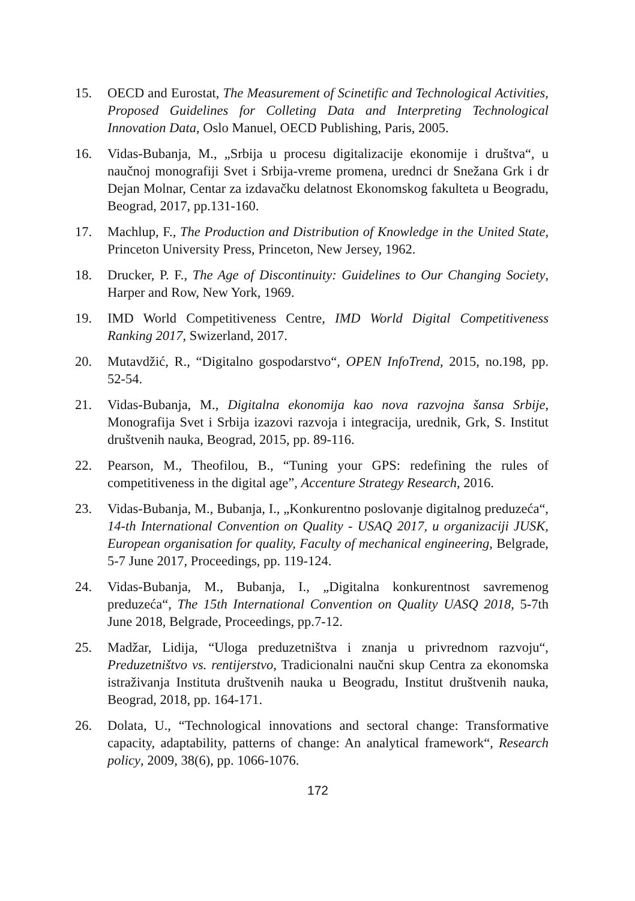15. OECD and Eurostat, The Measurement of Scinetific and Technological Activities, Proposed Guidelines for Colleting Data and Interpreting Technological Innovation Data, Oslo Manuel, OECD Publishing, Paris, 2005.
16. Vidas-Bubanja, M., „Srbija u procesu digitalizacije ekonomije i društva“, u naučnoj monografiji Svet i Srbija-vreme promena, urednci dr Snežana Grk i dr Dejan Molnar, Centar za izdavačku delatnost Ekonomskog fakulteta u Beogradu, Beograd, 2017, pp.131-160.
17. Machlup, F., The Production and Distribution of Knowledge in the United State, Princeton University Press, Princeton, New Jersey, 1962.
18. Drucker, P. F., The Age of Discontinuity: Guidelines to Our Changing Society, Harper and Row, New York, 1969.
19. IMD World Competitiveness Centre, IMD World Digital Competitiveness Ranking 2017, Swizerland, 2017.
20. Mutavdžić, R., “Digitalno gospodarstvo“, OPEN InfoTrend, 2015, no.198, pp. 52-54.
21. Vidas-Bubanja, M., Digitalna ekonomija kao nova razvojna šansa Srbije, Monografija Svet i Srbija izazovi razvoja i integracija, urednik, Grk, S. Institut društvenih nauka, Beograd, 2015, pp. 89-116.
22. Pearson, M., Theofilou, B., “Tuning your GPS: redefining the rules of competitiveness in the digital age”, Accenture Strategy Research, 2016.
23. Vidas-Bubanja, M., Bubanja, I., „Konkurentno poslovanje digitalnog preduzeća“, 14-th International Convention on Quality - USAQ 2017, u organizaciji JUSK, European organisation for quality, Faculty of mechanical engineering, Belgrade, 5-7 June 2017, Proceedings, pp. 119-124.
24. Vidas-Bubanja, M., Bubanja, I., „Digitalna konkurentnost savremenog preduzeća“, The 15th International Convention on Quality UASQ 2018, 5-7th June 2018, Belgrade, Proceedings, pp.7-12.
25. Madžar, Lidija, “Uloga preduzetništva i znanja u privrednom razvoju“, Preduzetništvo vs. rentijerstvo, Tradicionalni naučni skup Centra za ekonomska istraživanja Instituta društvenih nauka u Beogradu, Institut društvenih nauka, Beograd, 2018, pp. 164-171.
26. Dolata, U., “Technological innovations and sectoral change: Transformative capacity, adaptability, patterns of change: An analytical framework“, Research policy, 2009, 38(6), pp. 1066-1076.
172